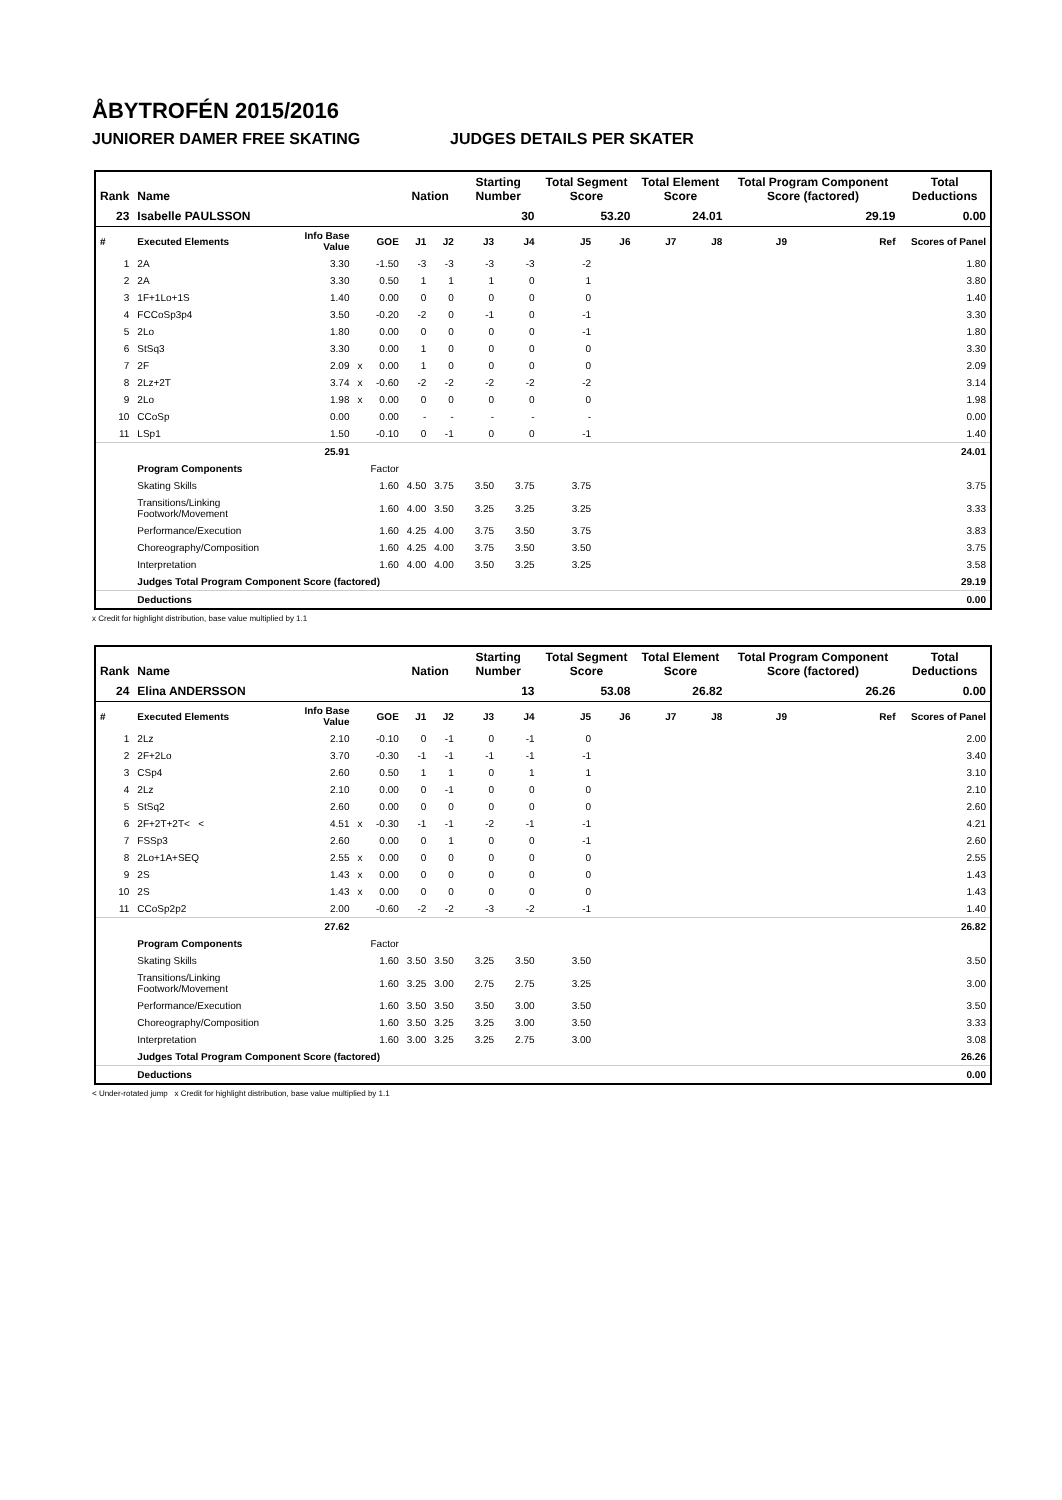ÅBYTROFÉN 2015/2016
JUNIORER DAMER FREE SKATING JUDGES DETAILS PER SKATER
| Rank | Name | | | | Nation | | Starting Number | | Total Segment Score | | Total Element Score | | Total Program Component Score (factored) | | | Total Deductions |
| --- | --- | --- | --- | --- | --- | --- | --- | --- | --- | --- | --- | --- | --- | --- | --- | --- |
| 23 | Isabelle PAULSSON | | | | | | 30 | | 53.20 | | 24.01 | | 29.19 | | | 0.00 |
| # | Executed Elements | Info Base Value | | GOE | J1 | J2 | J3 | J4 | J5 | J6 | J7 | J8 | J9 | | Ref | Scores of Panel |
| 1 | 2A | 3.30 | | -1.50 | -3 | -3 | -3 | -3 | -2 | | | | | | | 1.80 |
| 2 | 2A | 3.30 | | 0.50 | 1 | 1 | 1 | 0 | 1 | | | | | | | 3.80 |
| 3 | 1F+1Lo+1S | 1.40 | | 0.00 | 0 | 0 | 0 | 0 | 0 | | | | | | | 1.40 |
| 4 | FCCoSp3p4 | 3.50 | | -0.20 | -2 | 0 | -1 | 0 | -1 | | | | | | | 3.30 |
| 5 | 2Lo | 1.80 | | 0.00 | 0 | 0 | 0 | 0 | -1 | | | | | | | 1.80 |
| 6 | StSq3 | 3.30 | | 0.00 | 1 | 0 | 0 | 0 | 0 | | | | | | | 3.30 |
| 7 | 2F | 2.09 | x | 0.00 | 1 | 0 | 0 | 0 | 0 | | | | | | | 2.09 |
| 8 | 2Lz+2T | 3.74 | x | -0.60 | -2 | -2 | -2 | -2 | -2 | | | | | | | 3.14 |
| 9 | 2Lo | 1.98 | x | 0.00 | 0 | 0 | 0 | 0 | 0 | | | | | | | 1.98 |
| 10 | CCoSp | 0.00 | | 0.00 | - | - | - | - | - | | | | | | | 0.00 |
| 11 | LSp1 | 1.50 | | -0.10 | 0 | -1 | 0 | 0 | -1 | | | | | | | 1.40 |
| | | 25.91 | | | | | | | | | | | | | | 24.01 |
| | Program Components | | | Factor | | | | | | | | | | | | |
| | Skating Skills | | | 1.60 | 4.50 | 3.75 | 3.50 | 3.75 | 3.75 | | | | | | | 3.75 |
| | Transitions/Linking Footwork/Movement | | | 1.60 | 4.00 | 3.50 | 3.25 | 3.25 | 3.25 | | | | | | | 3.33 |
| | Performance/Execution | | | 1.60 | 4.25 | 4.00 | 3.75 | 3.50 | 3.75 | | | | | | | 3.83 |
| | Choreography/Composition | | | 1.60 | 4.25 | 4.00 | 3.75 | 3.50 | 3.50 | | | | | | | 3.75 |
| | Interpretation | | | 1.60 | 4.00 | 4.00 | 3.50 | 3.25 | 3.25 | | | | | | | 3.58 |
| | Judges Total Program Component Score (factored) | | | | | | | | | | | | | | | 29.19 |
| | Deductions | | | | | | | | | | | | | | | 0.00 |
x Credit for highlight distribution, base value multiplied by 1.1
| Rank | Name | | | | Nation | | Starting Number | | Total Segment Score | | Total Element Score | | Total Program Component Score (factored) | | | Total Deductions |
| --- | --- | --- | --- | --- | --- | --- | --- | --- | --- | --- | --- | --- | --- | --- | --- | --- |
| 24 | Elina ANDERSSON | | | | | | 13 | | 53.08 | | 26.82 | | 26.26 | | | 0.00 |
| # | Executed Elements | Info Base Value | | GOE | J1 | J2 | J3 | J4 | J5 | J6 | J7 | J8 | J9 | | Ref | Scores of Panel |
| 1 | 2Lz | 2.10 | | -0.10 | 0 | -1 | 0 | -1 | 0 | | | | | | | 2.00 |
| 2 | 2F+2Lo | 3.70 | | -0.30 | -1 | -1 | -1 | -1 | -1 | | | | | | | 3.40 |
| 3 | CSp4 | 2.60 | | 0.50 | 1 | 1 | 0 | 1 | 1 | | | | | | | 3.10 |
| 4 | 2Lz | 2.10 | | 0.00 | 0 | -1 | 0 | 0 | 0 | | | | | | | 2.10 |
| 5 | StSq2 | 2.60 | | 0.00 | 0 | 0 | 0 | 0 | 0 | | | | | | | 2.60 |
| 6 | 2F+2T+2T< < | 4.51 | x | -0.30 | -1 | -1 | -2 | -1 | -1 | | | | | | | 4.21 |
| 7 | FSSp3 | 2.60 | | 0.00 | 0 | 1 | 0 | 0 | -1 | | | | | | | 2.60 |
| 8 | 2Lo+1A+SEQ | 2.55 | x | 0.00 | 0 | 0 | 0 | 0 | 0 | | | | | | | 2.55 |
| 9 | 2S | 1.43 | x | 0.00 | 0 | 0 | 0 | 0 | 0 | | | | | | | 1.43 |
| 10 | 2S | 1.43 | x | 0.00 | 0 | 0 | 0 | 0 | 0 | | | | | | | 1.43 |
| 11 | CCoSp2p2 | 2.00 | | -0.60 | -2 | -2 | -3 | -2 | -1 | | | | | | | 1.40 |
| | | 27.62 | | | | | | | | | | | | | | 26.82 |
| | Program Components | | | Factor | | | | | | | | | | | | |
| | Skating Skills | | | 1.60 | 3.50 | 3.50 | 3.25 | 3.50 | 3.50 | | | | | | | 3.50 |
| | Transitions/Linking Footwork/Movement | | | 1.60 | 3.25 | 3.00 | 2.75 | 2.75 | 3.25 | | | | | | | 3.00 |
| | Performance/Execution | | | 1.60 | 3.50 | 3.50 | 3.50 | 3.00 | 3.50 | | | | | | | 3.50 |
| | Choreography/Composition | | | 1.60 | 3.50 | 3.25 | 3.25 | 3.00 | 3.50 | | | | | | | 3.33 |
| | Interpretation | | | 1.60 | 3.00 | 3.25 | 3.25 | 2.75 | 3.00 | | | | | | | 3.08 |
| | Judges Total Program Component Score (factored) | | | | | | | | | | | | | | | 26.26 |
| | Deductions | | | | | | | | | | | | | | | 0.00 |
< Under-rotated jump x Credit for highlight distribution, base value multiplied by 1.1